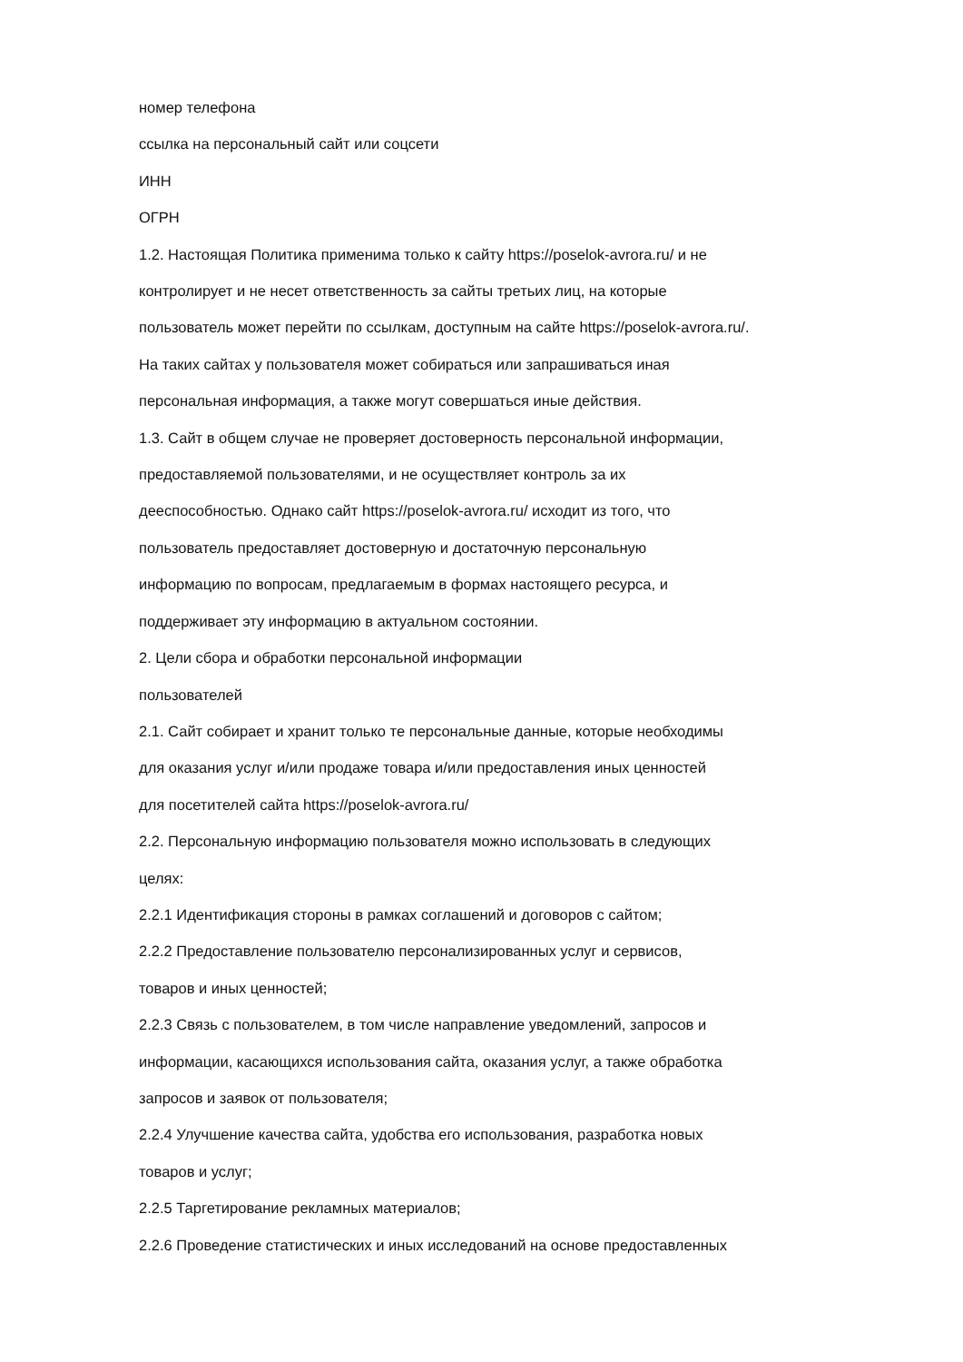номер телефона
ссылка на персональный сайт или соцсети
ИНН
ОГРН
1.2. Настоящая Политика применима только к сайту https://poselok-avrora.ru/ и не
контролирует и не несет ответственность за сайты третьих лиц, на которые
пользователь может перейти по ссылкам, доступным на сайте https://poselok-avrora.ru/.
На таких сайтах у пользователя может собираться или запрашиваться иная
персональная информация, а также могут совершаться иные действия.
1.3. Сайт в общем случае не проверяет достоверность персональной информации,
предоставляемой пользователями, и не осуществляет контроль за их
дееспособностью. Однако сайт https://poselok-avrora.ru/ исходит из того, что
пользователь предоставляет достоверную и достаточную персональную
информацию по вопросам, предлагаемым в формах настоящего ресурса, и
поддерживает эту информацию в актуальном состоянии.
2. Цели сбора и обработки персональной информации
пользователей
2.1. Сайт собирает и хранит только те персональные данные, которые необходимы
для оказания услуг и/или продаже товара и/или предоставления иных ценностей
для посетителей сайта https://poselok-avrora.ru/
2.2. Персональную информацию пользователя можно использовать в следующих
целях:
2.2.1 Идентификация стороны в рамках соглашений и договоров с сайтом;
2.2.2 Предоставление пользователю персонализированных услуг и сервисов,
товаров и иных ценностей;
2.2.3 Связь с пользователем, в том числе направление уведомлений, запросов и
информации, касающихся использования сайта, оказания услуг, а также обработка
запросов и заявок от пользователя;
2.2.4 Улучшение качества сайта, удобства его использования, разработка новых
товаров и услуг;
2.2.5 Таргетирование рекламных материалов;
2.2.6 Проведение статистических и иных исследований на основе предоставленных